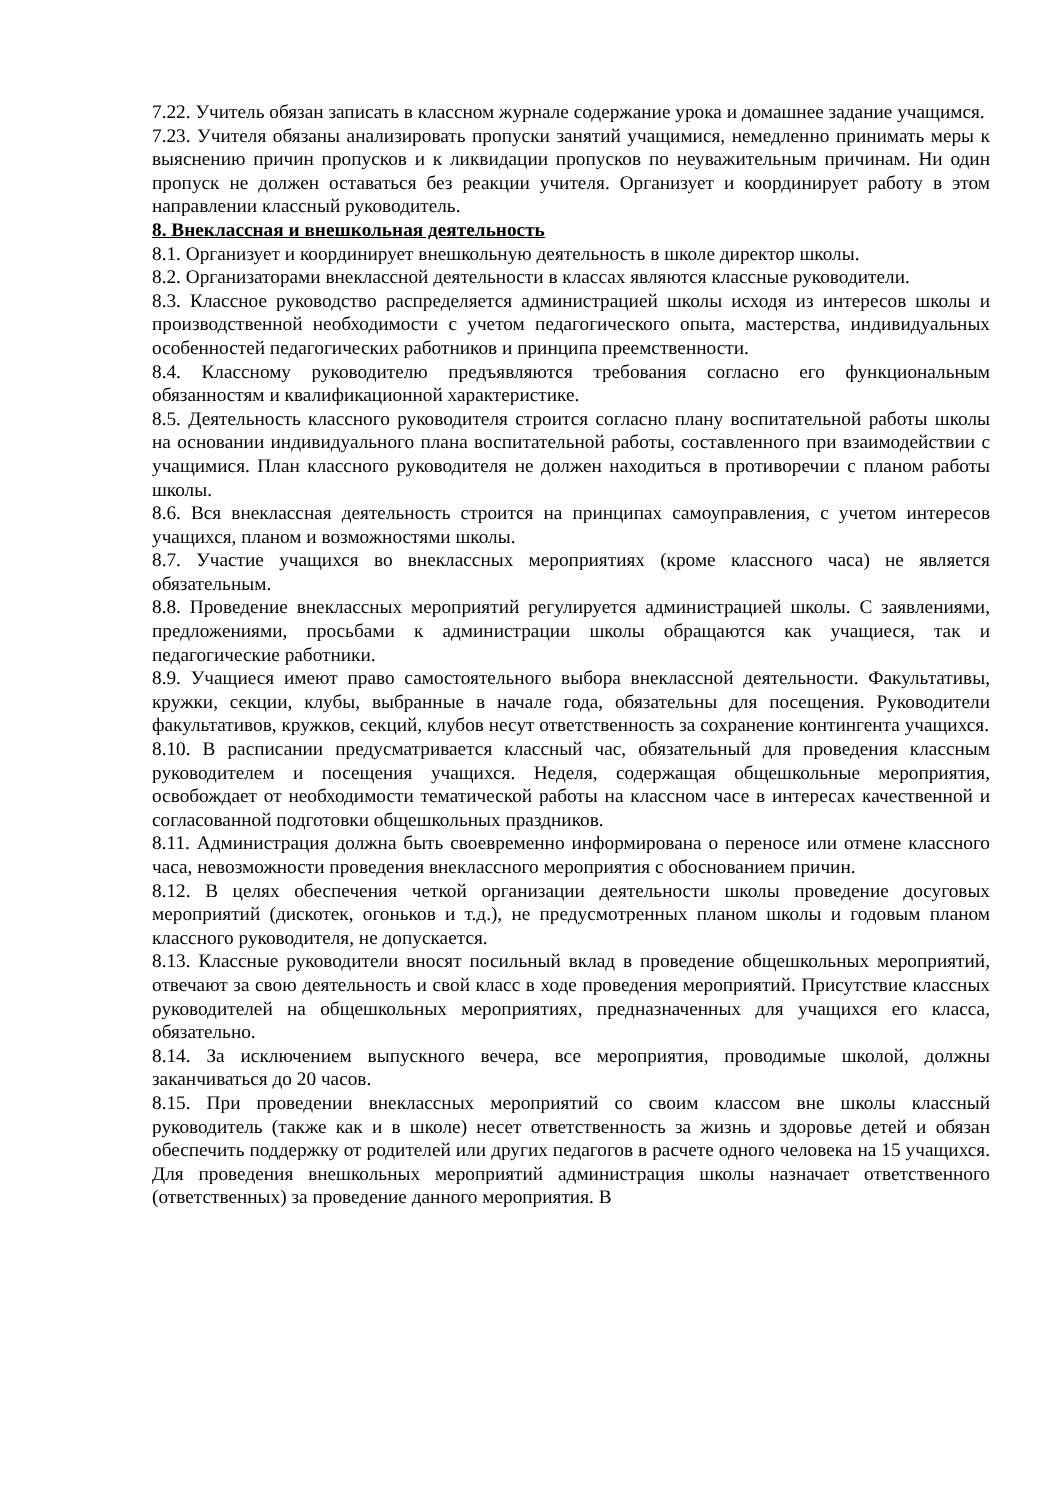7.22. Учитель обязан записать в классном журнале содержание урока и домашнее задание учащимся.
7.23. Учителя обязаны анализировать пропуски занятий учащимися, немедленно принимать меры к выяснению причин пропусков и к ликвидации пропусков по неуважительным причинам. Ни один пропуск не должен оставаться без реакции учителя. Организует и координирует работу в этом направлении классный руководитель.
8. Внеклассная и внешкольная деятельность
8.1. Организует и координирует внешкольную деятельность в школе директор школы.
8.2. Организаторами внеклассной деятельности в классах являются классные руководители.
8.3. Классное руководство распределяется администрацией школы исходя из интересов школы и производственной необходимости с учетом педагогического опыта, мастерства, индивидуальных особенностей педагогических работников и принципа преемственности.
8.4. Классному руководителю предъявляются требования согласно его функциональным обязанностям и квалификационной характеристике.
8.5. Деятельность классного руководителя строится согласно плану воспитательной работы школы на основании индивидуального плана воспитательной работы, составленного при взаимодействии с учащимися. План классного руководителя не должен находиться в противоречии с планом работы школы.
8.6. Вся внеклассная деятельность строится на принципах самоуправления, с учетом интересов учащихся, планом и возможностями школы.
8.7. Участие учащихся во внеклассных мероприятиях (кроме классного часа) не является обязательным.
8.8. Проведение внеклассных мероприятий регулируется администрацией школы. С заявлениями, предложениями, просьбами к администрации школы обращаются как учащиеся, так и педагогические работники.
8.9. Учащиеся имеют право самостоятельного выбора внеклассной деятельности. Факультативы, кружки, секции, клубы, выбранные в начале года, обязательны для посещения. Руководители факультативов, кружков, секций, клубов несут ответственность за сохранение контингента учащихся.
8.10. В расписании предусматривается классный час, обязательный для проведения классным руководителем и посещения учащихся. Неделя, содержащая общешкольные мероприятия, освобождает от необходимости тематической работы на классном часе в интересах качественной и согласованной подготовки общешкольных праздников.
8.11. Администрация должна быть своевременно информирована о переносе или отмене классного часа, невозможности проведения внеклассного мероприятия с обоснованием причин.
8.12. В целях обеспечения четкой организации деятельности школы проведение досуговых мероприятий (дискотек, огоньков и т.д.), не предусмотренных планом школы и годовым планом классного руководителя, не допускается.
8.13. Классные руководители вносят посильный вклад в проведение общешкольных мероприятий, отвечают за свою деятельность и свой класс в ходе проведения мероприятий. Присутствие классных руководителей на общешкольных мероприятиях, предназначенных для учащихся его класса, обязательно.
8.14. За исключением выпускного вечера, все мероприятия, проводимые школой, должны заканчиваться до 20 часов.
8.15. При проведении внеклассных мероприятий со своим классом вне школы классный руководитель (также как и в школе) несет ответственность за жизнь и здоровье детей и обязан обеспечить поддержку от родителей или других педагогов в расчете одного человека на 15 учащихся. Для проведения внешкольных мероприятий администрация школы назначает ответственного (ответственных) за проведение данного мероприятия. В